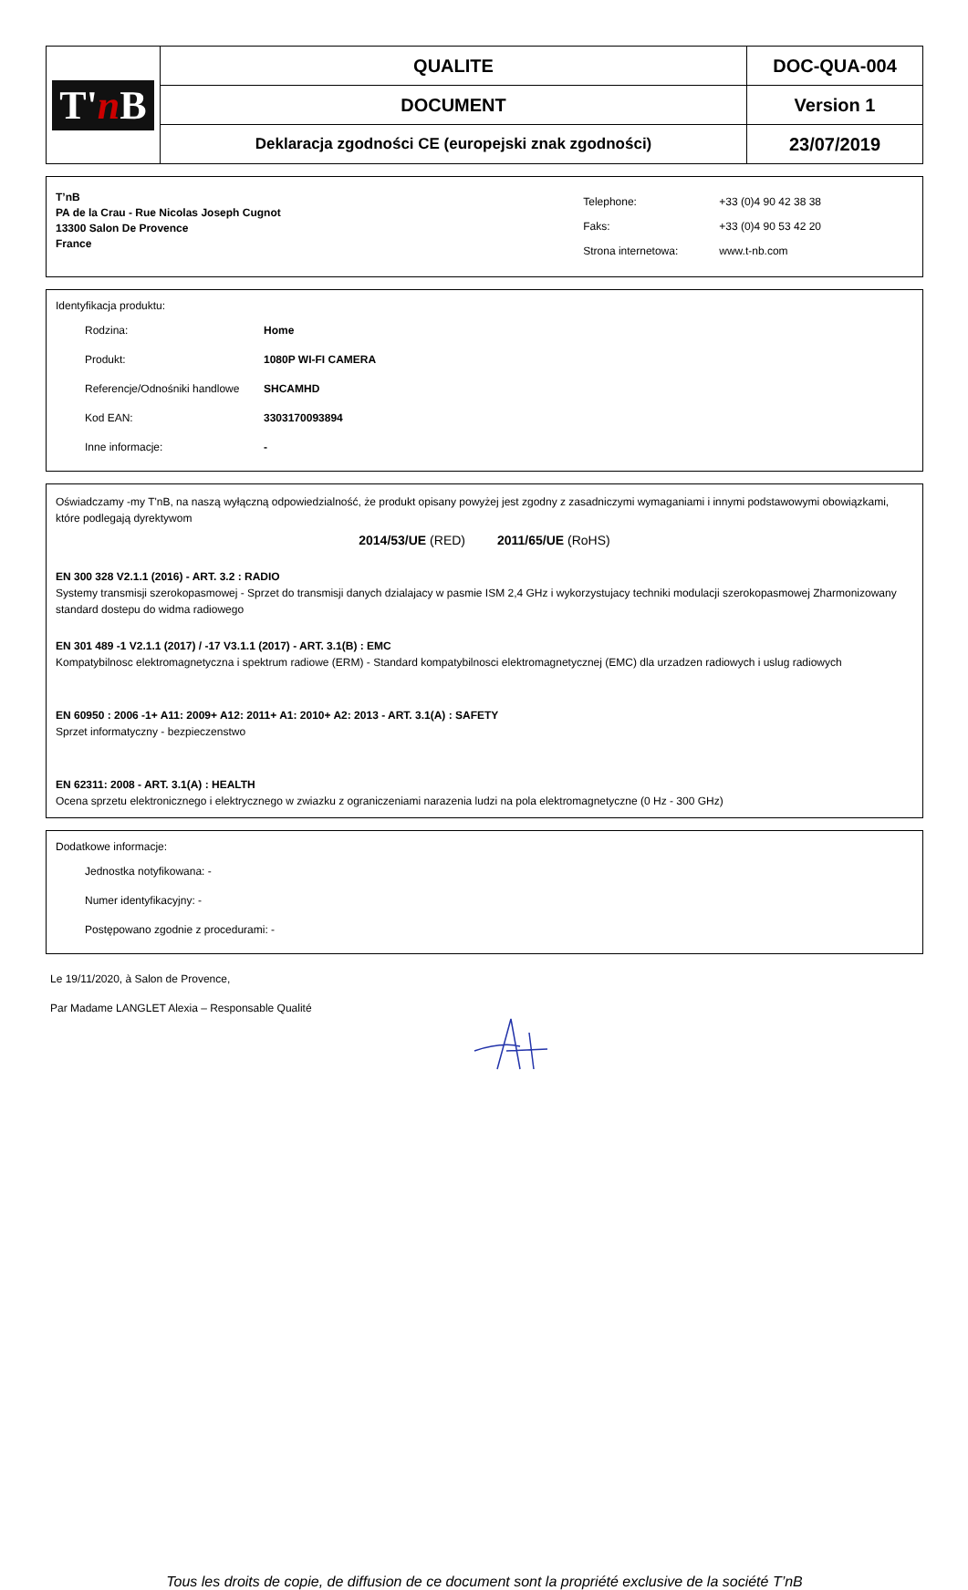| T' n B | QUALITE | DOC-QUA-004 |
| | DOCUMENT | Version 1 |
| | Deklaracja zgodności CE (europejski znak zgodności) | 23/07/2019 |
T’nB
PA de la Crau - Rue Nicolas Joseph Cugnot
13300 Salon De Provence
France
| Telephone: | +33 (0)4 90 42 38 38 |
| Faks: | +33 (0)4 90 53 42 20 |
| Strona internetowa: | www.t-nb.com |
Identyfikacja produktu:
Rodzina: Home
Produkt: 1080P WI-FI CAMERA
Referencje/Odnośniki handlowe SHCAMHD
Kod EAN: 3303170093894
Inne informacje: -
Oświadczamy -my T'nB, na naszą wyłączną odpowiedzialność, że produkt opisany powyżej jest zgodny z zasadniczymi wymaganiami i innymi podstawowymi obowiązkami, które podlegają dyrektywom
2014/53/UE (RED) 2011/65/UE (RoHS)
EN 300 328 V2.1.1 (2016) - ART. 3.2 : RADIO
Systemy transmisji szerokopasmowej - Sprzet do transmisji danych dzialajacy w pasmie ISM 2,4 GHz i wykorzystujacy techniki modulacji szerokopasmowej Zharmonizowany standard dostepu do widma radiowego
EN 301 489 -1 V2.1.1 (2017) / -17 V3.1.1 (2017) - ART. 3.1(B) : EMC
Kompatybilnosc elektromagnetyczna i spektrum radiowe (ERM) - Standard kompatybilnosci elektromagnetycznej (EMC) dla urzadzen radiowych i uslug radiowych
EN 60950 : 2006 -1+ A11: 2009+ A12: 2011+ A1: 2010+ A2: 2013 - ART. 3.1(A) : SAFETY
Sprzet informatyczny - bezpieczenstwo
EN 62311: 2008 - ART. 3.1(A) : HEALTH
Ocena sprzetu elektronicznego i elektrycznego w zwiazku z ograniczeniami narazenia ludzi na pola elektromagnetyczne (0 Hz - 300 GHz)
Dodatkowe informacje:
Jednostka notyfikowana: -
Numer identyfikacyjny: -
Postępowano zgodnie z procedurami: -
Le 19/11/2020, à Salon de Provence,
Par Madame LANGLET Alexia – Responsable Qualité
Tous les droits de copie, de diffusion de ce document sont la propriété exclusive de la société T’nB